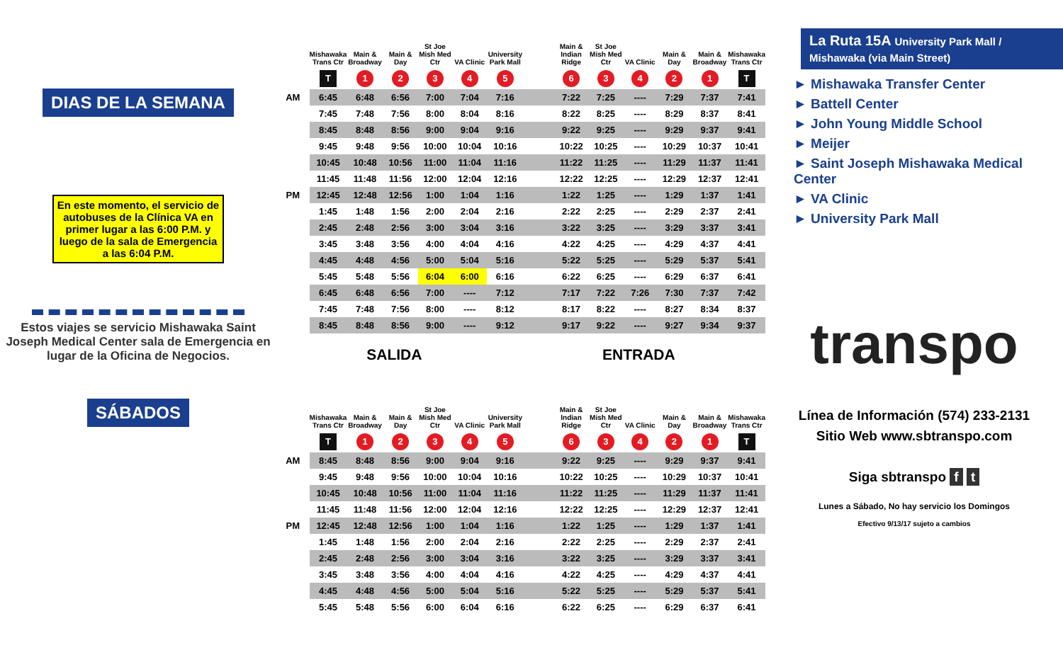DIAS DE LA SEMANA
En este momento, el servicio de autobuses de la Clínica VA en primer lugar a las 6:00 P.M. y luego de la sala de Emergencia a las 6:04 P.M.
Estos viajes se servicio Mishawaka Saint Joseph Medical Center sala de Emergencia en lugar de la Oficina de Negocios.
SÁBADOS
| | Mishawaka Trans Ctr | Main & Broadway | Main & Day | St Joe Mish Med Ctr | VA Clinic | University Park Mall | | Main & Indian Ridge | St Joe Mish Med Ctr | VA Clinic | Main & Day | Main & Broadway | Mishawaka Trans Ctr |
| --- | --- | --- | --- | --- | --- | --- | --- | --- | --- | --- | --- | --- | --- |
| | T | 1 | 2 | 3 | 4 | 5 | | 6 | 3 | 4 | 2 | 1 | T |
| AM | 6:45 | 6:48 | 6:56 | 7:00 | 7:04 | 7:16 | | 7:22 | 7:25 | ---- | 7:29 | 7:37 | 7:41 |
| | 7:45 | 7:48 | 7:56 | 8:00 | 8:04 | 8:16 | | 8:22 | 8:25 | ---- | 8:29 | 8:37 | 8:41 |
| | 8:45 | 8:48 | 8:56 | 9:00 | 9:04 | 9:16 | | 9:22 | 9:25 | ---- | 9:29 | 9:37 | 9:41 |
| | 9:45 | 9:48 | 9:56 | 10:00 | 10:04 | 10:16 | | 10:22 | 10:25 | ---- | 10:29 | 10:37 | 10:41 |
| | 10:45 | 10:48 | 10:56 | 11:00 | 11:04 | 11:16 | | 11:22 | 11:25 | ---- | 11:29 | 11:37 | 11:41 |
| | 11:45 | 11:48 | 11:56 | 12:00 | 12:04 | 12:16 | | 12:22 | 12:25 | ---- | 12:29 | 12:37 | 12:41 |
| PM | 12:45 | 12:48 | 12:56 | 1:00 | 1:04 | 1:16 | | 1:22 | 1:25 | ---- | 1:29 | 1:37 | 1:41 |
| | 1:45 | 1:48 | 1:56 | 2:00 | 2:04 | 2:16 | | 2:22 | 2:25 | ---- | 2:29 | 2:37 | 2:41 |
| | 2:45 | 2:48 | 2:56 | 3:00 | 3:04 | 3:16 | | 3:22 | 3:25 | ---- | 3:29 | 3:37 | 3:41 |
| | 3:45 | 3:48 | 3:56 | 4:00 | 4:04 | 4:16 | | 4:22 | 4:25 | ---- | 4:29 | 4:37 | 4:41 |
| | 4:45 | 4:48 | 4:56 | 5:00 | 5:04 | 5:16 | | 5:22 | 5:25 | ---- | 5:29 | 5:37 | 5:41 |
| | 5:45 | 5:48 | 5:56 | 6:04 | 6:00 | 6:16 | | 6:22 | 6:25 | ---- | 6:29 | 6:37 | 6:41 |
| | 6:45 | 6:48 | 6:56 | 7:00 | ---- | 7:12 | | 7:17 | 7:22 | 7:26 | 7:30 | 7:37 | 7:42 |
| | 7:45 | 7:48 | 7:56 | 8:00 | ---- | 8:12 | | 8:17 | 8:22 | ---- | 8:27 | 8:34 | 8:37 |
| | 8:45 | 8:48 | 8:56 | 9:00 | ---- | 9:12 | | 9:17 | 9:22 | ---- | 9:27 | 9:34 | 9:37 |
SALIDA ENTRADA
| | Mishawaka Trans Ctr | Main & Broadway | Main & Day | St Joe Mish Med Ctr | VA Clinic | University Park Mall | | Main & Indian Ridge | St Joe Mish Med Ctr | VA Clinic | Main & Day | Main & Broadway | Mishawaka Trans Ctr |
| --- | --- | --- | --- | --- | --- | --- | --- | --- | --- | --- | --- | --- | --- |
| | T | 1 | 2 | 3 | 4 | 5 | | 6 | 3 | 4 | 2 | 1 | T |
| AM | 8:45 | 8:48 | 8:56 | 9:00 | 9:04 | 9:16 | | 9:22 | 9:25 | ---- | 9:29 | 9:37 | 9:41 |
| | 9:45 | 9:48 | 9:56 | 10:00 | 10:04 | 10:16 | | 10:22 | 10:25 | ---- | 10:29 | 10:37 | 10:41 |
| | 10:45 | 10:48 | 10:56 | 11:00 | 11:04 | 11:16 | | 11:22 | 11:25 | ---- | 11:29 | 11:37 | 11:41 |
| | 11:45 | 11:48 | 11:56 | 12:00 | 12:04 | 12:16 | | 12:22 | 12:25 | ---- | 12:29 | 12:37 | 12:41 |
| PM | 12:45 | 12:48 | 12:56 | 1:00 | 1:04 | 1:16 | | 1:22 | 1:25 | ---- | 1:29 | 1:37 | 1:41 |
| | 1:45 | 1:48 | 1:56 | 2:00 | 2:04 | 2:16 | | 2:22 | 2:25 | ---- | 2:29 | 2:37 | 2:41 |
| | 2:45 | 2:48 | 2:56 | 3:00 | 3:04 | 3:16 | | 3:22 | 3:25 | ---- | 3:29 | 3:37 | 3:41 |
| | 3:45 | 3:48 | 3:56 | 4:00 | 4:04 | 4:16 | | 4:22 | 4:25 | ---- | 4:29 | 4:37 | 4:41 |
| | 4:45 | 4:48 | 4:56 | 5:00 | 5:04 | 5:16 | | 5:22 | 5:25 | ---- | 5:29 | 5:37 | 5:41 |
| | 5:45 | 5:48 | 5:56 | 6:00 | 6:04 | 6:16 | | 6:22 | 6:25 | ---- | 6:29 | 6:37 | 6:41 |
La Ruta 15A University Park Mall / Mishawaka (via Main Street)
► Mishawaka Transfer Center
► Battell Center
► John Young Middle School
► Meijer
► Saint Joseph Mishawaka Medical Center
► VA Clinic
► University Park Mall
transpo
Línea de Información (574) 233-2131
Sitio Web www.sbtranspo.com
Siga sbtranspo f t
Lunes a Sábado, No hay servicio los Domingos
Efectivo 9/13/17 sujeto a cambios